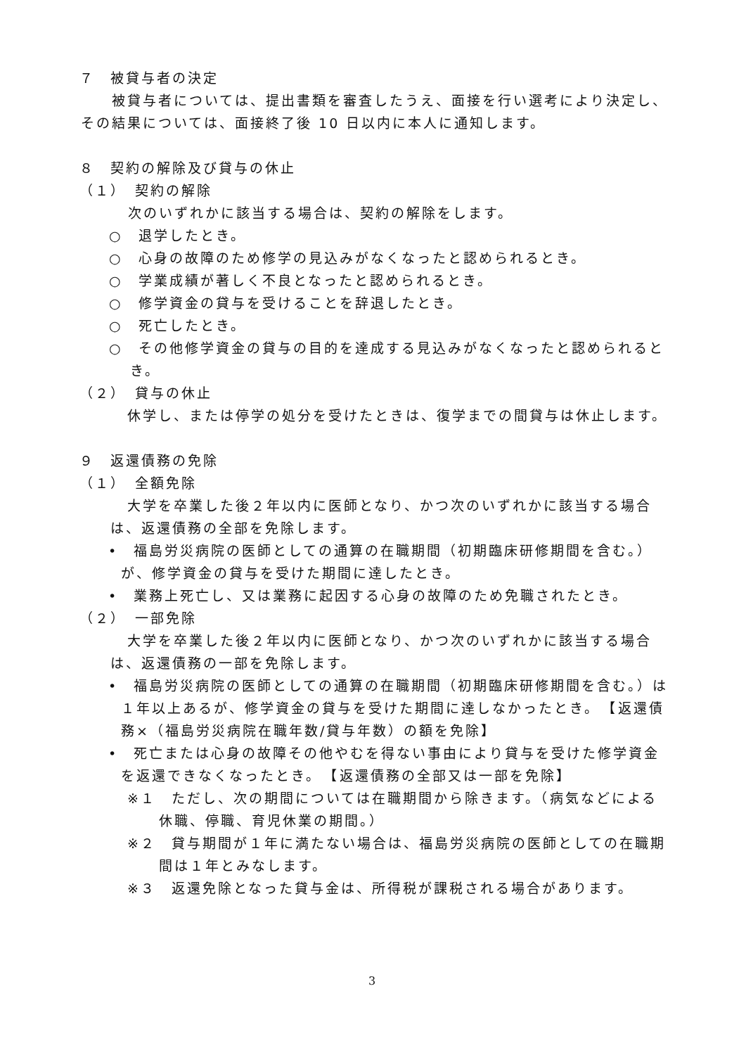７　被貸与者の決定
　被貸与者については、提出書類を審査したうえ、面接を行い選考により決定し、その結果については、面接終了後 10 日以内に本人に通知します。
８　契約の解除及び貸与の休止
（１）　契約の解除
次のいずれかに該当する場合は、契約の解除をします。
○　退学したとき。
○　心身の故障のため修学の見込みがなくなったと認められるとき。
○　学業成績が著しく不良となったと認められるとき。
○　修学資金の貸与を受けることを辞退したとき。
○　死亡したとき。
○　その他修学資金の貸与の目的を達成する見込みがなくなったと認められるとき。
（２）　貸与の休止
休学し、または停学の処分を受けたときは、復学までの間貸与は休止します。
９　返還債務の免除
（１）　全額免除
大学を卒業した後２年以内に医師となり、かつ次のいずれかに該当する場合は、返還債務の全部を免除します。
•　福島労災病院の医師としての通算の在職期間（初期臨床研修期間を含む。）が、修学資金の貸与を受けた期間に達したとき。
•　業務上死亡し、又は業務に起因する心身の故障のため免職されたとき。
（２）　一部免除
大学を卒業した後２年以内に医師となり、かつ次のいずれかに該当する場合は、返還債務の一部を免除します。
•　福島労災病院の医師としての通算の在職期間（初期臨床研修期間を含む。）は１年以上あるが、修学資金の貸与を受けた期間に達しなかったとき。　【返還債務×（福島労災病院在職年数/貸与年数）の額を免除】
•　死亡または心身の故障その他やむを得ない事由により貸与を受けた修学資金を返還できなくなったとき。　【返還債務の全部又は一部を免除】
※１　ただし、次の期間については在職期間から除きます。（病気などによる休職、停職、育児休業の期間。）
※２　貸与期間が１年に満たない場合は、福島労災病院の医師としての在職期間は１年とみなします。
※３　返還免除となった貸与金は、所得税が課税される場合があります。
3